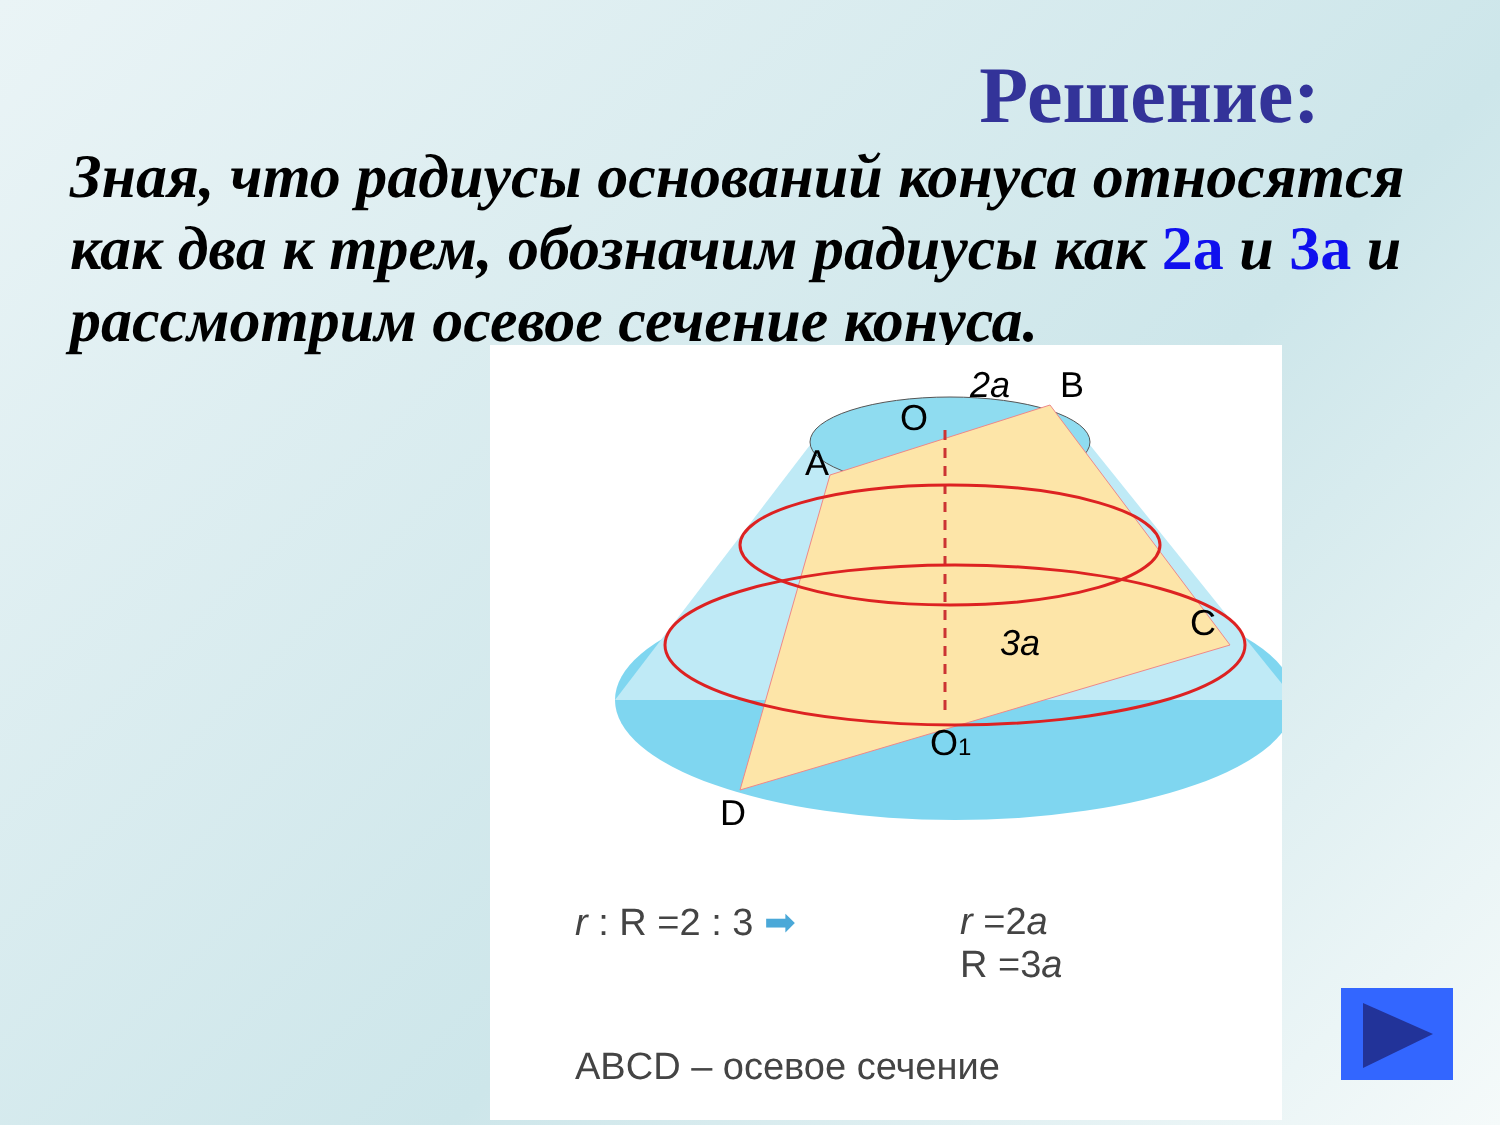Решение:
Зная, что радиусы оснований конуса относятся как два к трем, обозначим радиусы как 2а и 3а и рассмотрим осевое сечение конуса.
O
2a
B
A
C
3a
O1
D
r : R =2 : 3 ➡
r =2a
R =3a
ABCD – осевое сечение